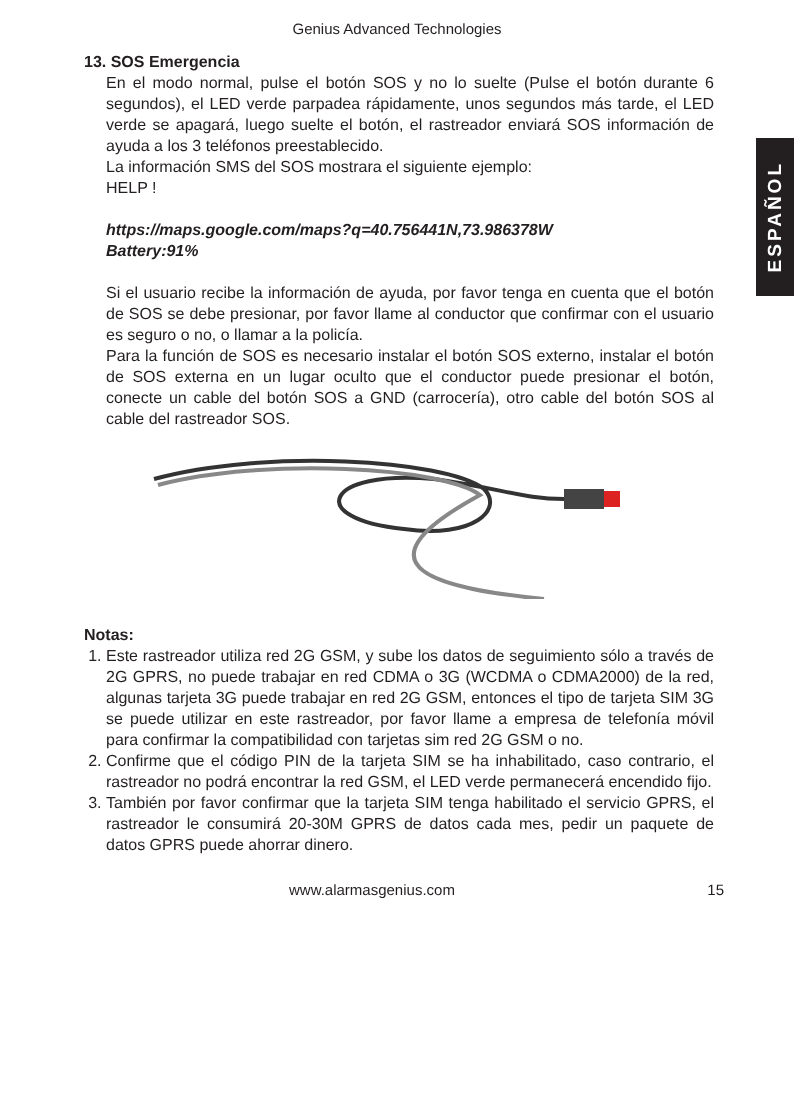Genius Advanced Technologies
ESPAÑOL
13. SOS Emergencia
En el modo normal, pulse el botón SOS y no lo suelte (Pulse el botón durante 6 segundos), el LED verde parpadea rápidamente, unos segundos más tarde, el LED verde se apagará, luego suelte el botón, el rastreador enviará SOS información de ayuda a los 3 teléfonos preestablecido.
La información SMS del SOS mostrara el siguiente ejemplo:
HELP !
https://maps.google.com/maps?q=40.756441N,73.986378W
Battery:91%
Si el usuario recibe la información de ayuda, por favor tenga en cuenta que el botón de SOS se debe presionar, por favor llame al conductor que confirmar con el usuario es seguro o no, o llamar a la policía.
Para la función de SOS es necesario instalar el botón SOS externo, instalar el botón de SOS externa en un lugar oculto que el conductor puede presionar el botón, conecte un cable del botón SOS a GND (carrocería), otro cable del botón SOS al cable del rastreador SOS.
Notas:
1. Este rastreador utiliza red 2G GSM, y sube los datos de seguimiento sólo a través de 2G GPRS, no puede trabajar en red CDMA o 3G (WCDMA o CDMA2000) de la red, algunas tarjeta 3G puede trabajar en red 2G GSM, entonces el tipo de tarjeta SIM 3G se puede utilizar en este rastreador, por favor llame a empresa de telefonía móvil para confirmar la compatibilidad con tarjetas sim red 2G GSM o no.
2. Confirme que el código PIN de la tarjeta SIM se ha inhabilitado, caso contrario, el rastreador no podrá encontrar la red GSM, el LED verde permanecerá encendido fijo.
3. También por favor confirmar que la tarjeta SIM tenga habilitado el servicio GPRS, el rastreador le consumirá 20-30M GPRS de datos cada mes, pedir un paquete de datos GPRS puede ahorrar dinero.
www.alarmasgenius.com 15